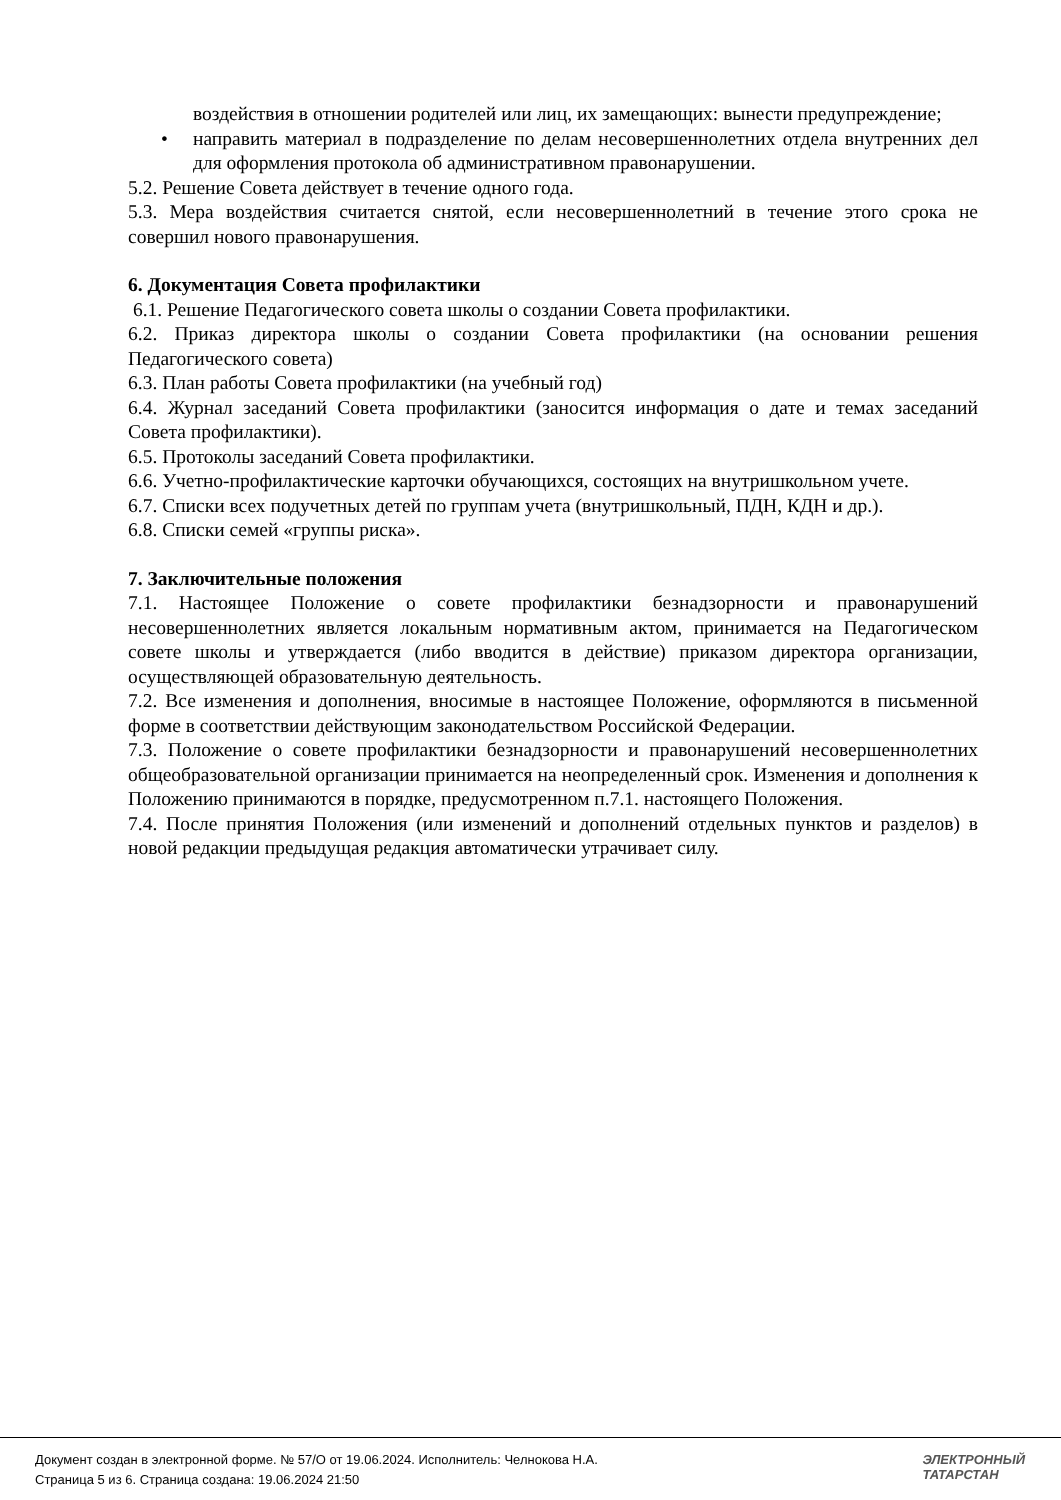воздействия в отношении родителей или лиц, их замещающих: вынести предупреждение;
• направить материал в подразделение по делам несовершеннолетних отдела внутренних дел для оформления протокола об административном правонарушении.
5.2. Решение Совета действует в течение одного года.
5.3. Мера воздействия считается снятой, если несовершеннолетний в течение этого срока не совершил нового правонарушения.
6. Документация Совета профилактики
6.1. Решение Педагогического совета школы о создании Совета профилактики.
6.2. Приказ директора школы о создании Совета профилактики (на основании решения Педагогического совета)
6.3. План работы Совета профилактики (на учебный год)
6.4. Журнал заседаний Совета профилактики (заносится информация о дате и темах заседаний Совета профилактики).
6.5. Протоколы заседаний Совета профилактики.
6.6. Учетно-профилактические карточки обучающихся, состоящих на внутришкольном учете.
6.7. Списки всех подучетных детей по группам учета (внутришкольный, ПДН, КДН и др.).
6.8. Списки семей «группы риска».
7. Заключительные положения
7.1. Настоящее Положение о совете профилактики безнадзорности и правонарушений несовершеннолетних является локальным нормативным актом, принимается на Педагогическом совете школы и утверждается (либо вводится в действие) приказом директора организации, осуществляющей образовательную деятельность.
7.2. Все изменения и дополнения, вносимые в настоящее Положение, оформляются в письменной форме в соответствии действующим законодательством Российской Федерации.
7.3. Положение о совете профилактики безнадзорности и правонарушений несовершеннолетних общеобразовательной организации принимается на неопределенный срок. Изменения и дополнения к Положению принимаются в порядке, предусмотренном п.7.1. настоящего Положения.
7.4. После принятия Положения (или изменений и дополнений отдельных пунктов и разделов) в новой редакции предыдущая редакция автоматически утрачивает силу.
Документ создан в электронной форме. № 57/О от 19.06.2024. Исполнитель: Челнокова Н.А.
Страница 5 из 6. Страница создана: 19.06.2024 21:50
ЭЛЕКТРОННЫЙ
ТАТАРСТАН